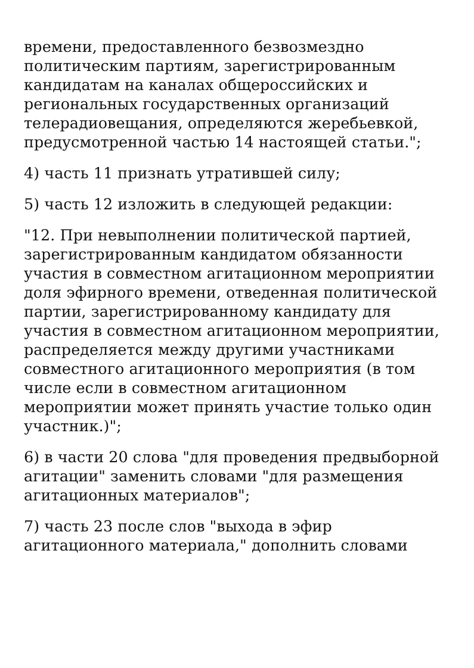времени, предоставленного безвозмездно политическим партиям, зарегистрированным кандидатам на каналах общероссийских и региональных государственных организаций телерадиовещания, определяются жеребьевкой, предусмотренной частью 14 настоящей статьи.";
4) часть 11 признать утратившей силу;
5) часть 12 изложить в следующей редакции:
"12. При невыполнении политической партией, зарегистрированным кандидатом обязанности участия в совместном агитационном мероприятии доля эфирного времени, отведенная политической партии, зарегистрированному кандидату для участия в совместном агитационном мероприятии, распределяется между другими участниками совместного агитационного мероприятия (в том числе если в совместном агитационном мероприятии может принять участие только один участник.)";
6) в части 20 слова "для проведения предвыборной агитации" заменить словами "для размещения агитационных материалов";
7) часть 23 после слов "выхода в эфир агитационного материала," дополнить словами